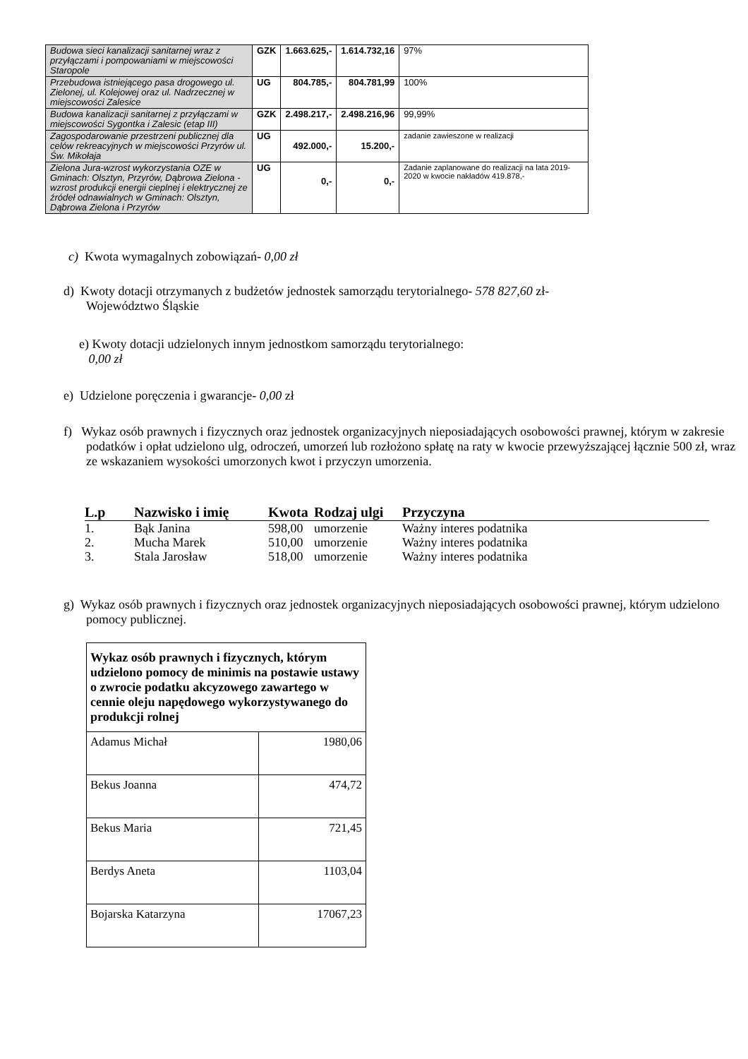| Budowa sieci kanalizacji sanitarnej wraz z przyłączami i pompowaniami w miejscowości Staropole | GZK | 1.663.625,- | 1.614.732,16 | 97% |
| Przebudowa istniejącego pasa drogowego ul. Zielonej, ul. Kolejowej oraz ul. Nadrzecznej w miejscowości Zalesice | UG | 804.785,- | 804.781,99 | 100% |
| Budowa kanalizacji sanitarnej z przyłączami w miejscowości Sygontka i Zalesic (etap III) | GZK | 2.498.217,- | 2.498.216,96 | 99,99% |
| Zagospodarowanie przestrzeni publicznej dla celów rekreacyjnych w miejscowości Przyrów ul. Św. Mikołaja | UG | 492.000,- | 15.200,- | zadanie zawieszone w realizacji |
| Zielona Jura-wzrost wykorzystania OZE w Gminach: Olsztyn, Przyrów, Dąbrowa Zielona - wzrost produkcji energii cieplnej i elektrycznej ze źródeł odnawialnych w Gminach: Olsztyn, Dąbrowa Zielona i Przyrów | UG | 0,- | 0,- | Zadanie zaplanowane do realizacji na lata 2019-2020 w kwocie nakładów 419.878,- |
c) Kwota wymagalnych zobowiązań- 0,00 zł
d) Kwoty dotacji otrzymanych z budżetów jednostek samorządu terytorialnego- 578 827,60 zł-
Województwo Śląskie
e) Kwoty dotacji udzielonych innym jednostkom samorządu terytorialnego:
0,00 zł
e) Udzielone poręczenia i gwarancje- 0,00 zł
f) Wykaz osób prawnych i fizycznych oraz jednostek organizacyjnych nieposiadających osobowości prawnej, którym w zakresie podatków i opłat udzielono ulg, odroczeń, umorzeń lub rozłożono spłatę na raty w kwocie przewyższającej łącznie 500 zł, wraz ze wskazaniem wysokości umorzonych kwot i przyczyn umorzenia.
| L.p | Nazwisko i imię | Kwota | Rodzaj ulgi | Przyczyna |
| --- | --- | --- | --- | --- |
| 1. | Bąk Janina | 598,00 | umorzenie | Ważny interes podatnika |
| 2. | Mucha Marek | 510,00 | umorzenie | Ważny interes podatnika |
| 3. | Stala Jarosław | 518,00 | umorzenie | Ważny interes podatnika |
g) Wykaz osób prawnych i fizycznych oraz jednostek organizacyjnych nieposiadających osobowości prawnej, którym udzielono pomocy publicznej.
| Wykaz osób prawnych i fizycznych, którym udzielono pomocy de minimis na postawie ustawy o zwrocie podatku akcyzowego zawartego w cennie oleju napędowego wykorzystywanego do produkcji rolnej | |
| Adamus Michał | 1980,06 |
| Bekus Joanna | 474,72 |
| Bekus Maria | 721,45 |
| Berdys Aneta | 1103,04 |
| Bojarska Katarzyna | 17067,23 |